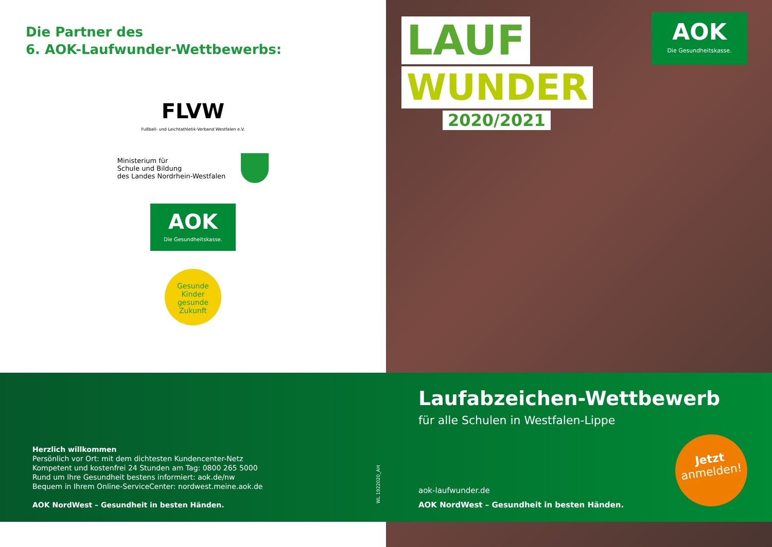Die Partner des
6. AOK-Laufwunder-Wettbewerbs:
FLVW
Fußball- und Leichtathletik-Verband Westfalen e.V.
Ministerium für
Schule und Bildung
des Landes Nordrhein-Westfalen
AOK
Die Gesundheitskasse.
Gesunde
Kinder
gesunde
Zukunft
WL 1922020_AH
LAUF
WUNDER
2020/2021
AOK
Die Gesundheitskasse.
Herzlich willkommen
Persönlich vor Ort: mit dem dichtesten Kundencenter-Netz
Kompetent und kostenfrei 24 Stunden am Tag: 0800 265 5000
Rund um Ihre Gesundheit bestens informiert: aok.de/nw
Bequem in Ihrem Online-ServiceCenter: nordwest.meine.aok.de
AOK NordWest – Gesundheit in besten Händen.
Laufabzeichen-Wettbewerb
für alle Schulen in Westfalen-Lippe
aok-laufwunder.de
AOK NordWest – Gesundheit in besten Händen.
Jetzt
anmelden!